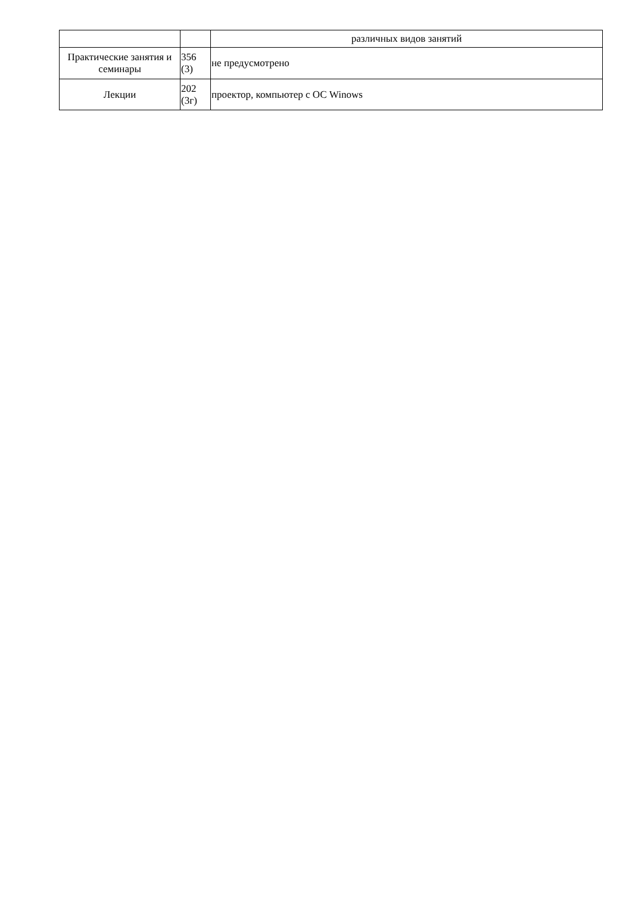| | | различных видов занятий |
| Практические занятия и семинары | 356 (3) | не предусмотрено |
| Лекции | 202 (3г) | проектор, компьютер с ОС Winows |